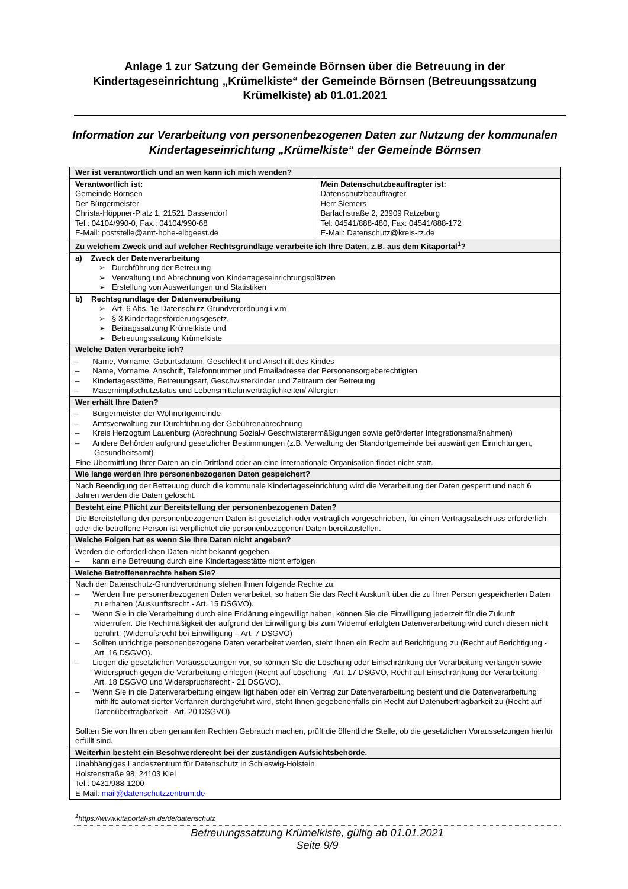Anlage 1 zur Satzung der Gemeinde Börnsen über die Betreuung in der Kindertageseinrichtung „Krümelkiste“ der Gemeinde Börnsen (Betreuungssatzung Krümelkiste) ab 01.01.2021
Information zur Verarbeitung von personenbezogenen Daten zur Nutzung der kommunalen Kindertageseinrichtung „Krümelkiste“ der Gemeinde Börnsen
| Wer ist verantwortlich und an wen kann ich mich wenden? | |
| --- | --- |
| Verantwortlich ist: Gemeinde Börnsen Der Bürgermeister Christa-Höppner-Platz 1, 21521 Dassendorf Tel.: 04104/990-0, Fax.: 04104/990-68 E-Mail: poststelle@amt-hohe-elbgeest.de | Mein Datenschutzbeauftragter ist: Datenschutzbeauftragter Herr Siemers Barlachstraße 2, 23909 Ratzeburg Tel: 04541/888-480, Fax: 04541/888-172 E-Mail: Datenschutz@kreis-rz.de |
| Zu welchem Zweck und auf welcher Rechtsgrundlage verarbeite ich Ihre Daten, z.B. aus dem Kitaportal<sup>1</sup>? | |
| a) Zweck der Datenverarbeitung ➢ Durchführung der Betreuung ➢ Verwaltung und Abrechnung von Kindertageseinrichtungsplätzen ➢ Erstellung von Auswertungen und Statistiken | |
| b) Rechtsgrundlage der Datenverarbeitung ➢ Art. 6 Abs. 1e Datenschutz-Grundverordnung i.v.m ➢ § 3 Kindertagesförderungsgesetz, ➢ Beitragssatzung Krümelkiste und ➢ Betreuungssatzung Krümelkiste | |
| Welche Daten verarbeite ich? | |
| – Name, Vorname, Geburtsdatum, Geschlecht und Anschrift des Kindes – Name, Vorname, Anschrift, Telefonnummer und Emailadresse der Personensorgeberechtigten – Kindertagesstätte, Betreuungsart, Geschwisterkinder und Zeitraum der Betreuung – Masernimpfschutzstatus und Lebensmittelunverträglichkeiten/ Allergien | |
| Wer erhält Ihre Daten? | |
| – Bürgermeister der Wohnortgemeinde – Amtsverwaltung zur Durchführung der Gebührenabrechnung – Kreis Herzogtum Lauenburg (Abrechnung Sozial-/ Geschwisterermäßigungen sowie geförderter Integrationsmaßnahmen) – Andere Behörden aufgrund gesetzlicher Bestimmungen (z.B. Verwaltung der Standortgemeinde bei auswärtigen Einrichtungen, Gesundheitsamt) Eine Übermittlung Ihrer Daten an ein Drittland oder an eine internationale Organisation findet nicht statt. | |
| Wie lange werden Ihre personenbezogenen Daten gespeichert? | |
| Nach Beendigung der Betreuung durch die kommunale Kindertageseinrichtung wird die Verarbeitung der Daten gesperrt und nach 6 Jahren werden die Daten gelöscht. | |
| Besteht eine Pflicht zur Bereitstellung der personenbezogenen Daten? | |
| Die Bereitstellung der personenbezogenen Daten ist gesetzlich oder vertraglich vorgeschrieben, für einen Vertragsabschluss erforderlich oder die betroffene Person ist verpflichtet die personenbezogenen Daten bereitzustellen. | |
| Welche Folgen hat es wenn Sie Ihre Daten nicht angeben? | |
| Werden die erforderlichen Daten nicht bekannt gegeben, – kann eine Betreuung durch eine Kindertagesstätte nicht erfolgen | |
| Welche Betroffenenrechte haben Sie? | |
| Nach der Datenschutz-Grundverordnung stehen Ihnen folgende Rechte zu: – Werden Ihre personenbezogenen Daten verarbeitet, so haben Sie das Recht Auskunft über die zu Ihrer Person gespeicherten Daten zu erhalten (Auskunftsrecht - Art. 15 DSGVO). – Wenn Sie in die Verarbeitung durch eine Erklärung eingewilligt haben, können Sie die Einwilligung jederzeit für die Zukunft widerrufen. Die Rechtmäßigkeit der aufgrund der Einwilligung bis zum Widerruf erfolgten Datenverarbeitung wird durch diesen nicht berührt. (Widerrufsrecht bei Einwilligung – Art. 7 DSGVO) – Sollten unrichtige personenbezogene Daten verarbeitet werden, steht Ihnen ein Recht auf Berichtigung zu (Recht auf Berichtigung - Art. 16 DSGVO). – Liegen die gesetzlichen Voraussetzungen vor, so können Sie die Löschung oder Einschränkung der Verarbeitung verlangen sowie Widerspruch gegen die Verarbeitung einlegen (Recht auf Löschung - Art. 17 DSGVO, Recht auf Einschränkung der Verarbeitung - Art. 18 DSGVO und Widerspruchsrecht - 21 DSGVO). – Wenn Sie in die Datenverarbeitung eingewilligt haben oder ein Vertrag zur Datenverarbeitung besteht und die Datenverarbeitung mithilfe automatisierter Verfahren durchgeführt wird, steht Ihnen gegebenenfalls ein Recht auf Datenübertragbarkeit zu (Recht auf Datenübertragbarkeit - Art. 20 DSGVO). Sollten Sie von Ihren oben genannten Rechten Gebrauch machen, prüft die öffentliche Stelle, ob die gesetzlichen Voraussetzungen hierfür erfüllt sind. | |
| Weiterhin besteht ein Beschwerderecht bei der zuständigen Aufsichtsbehörde. | |
| Unabhängiges Landeszentrum für Datenschutz in Schleswig-Holstein Holstenstraße 98, 24103 Kiel Tel.: 0431/988-1200 E-Mail: mail@datenschutzzentrum.de | |
<sup>1</sup> https://www.kitaportal-sh.de/de/datenschutz
Betreuungssatzung Krümelkiste, gültig ab 01.01.2021
Seite 9/9